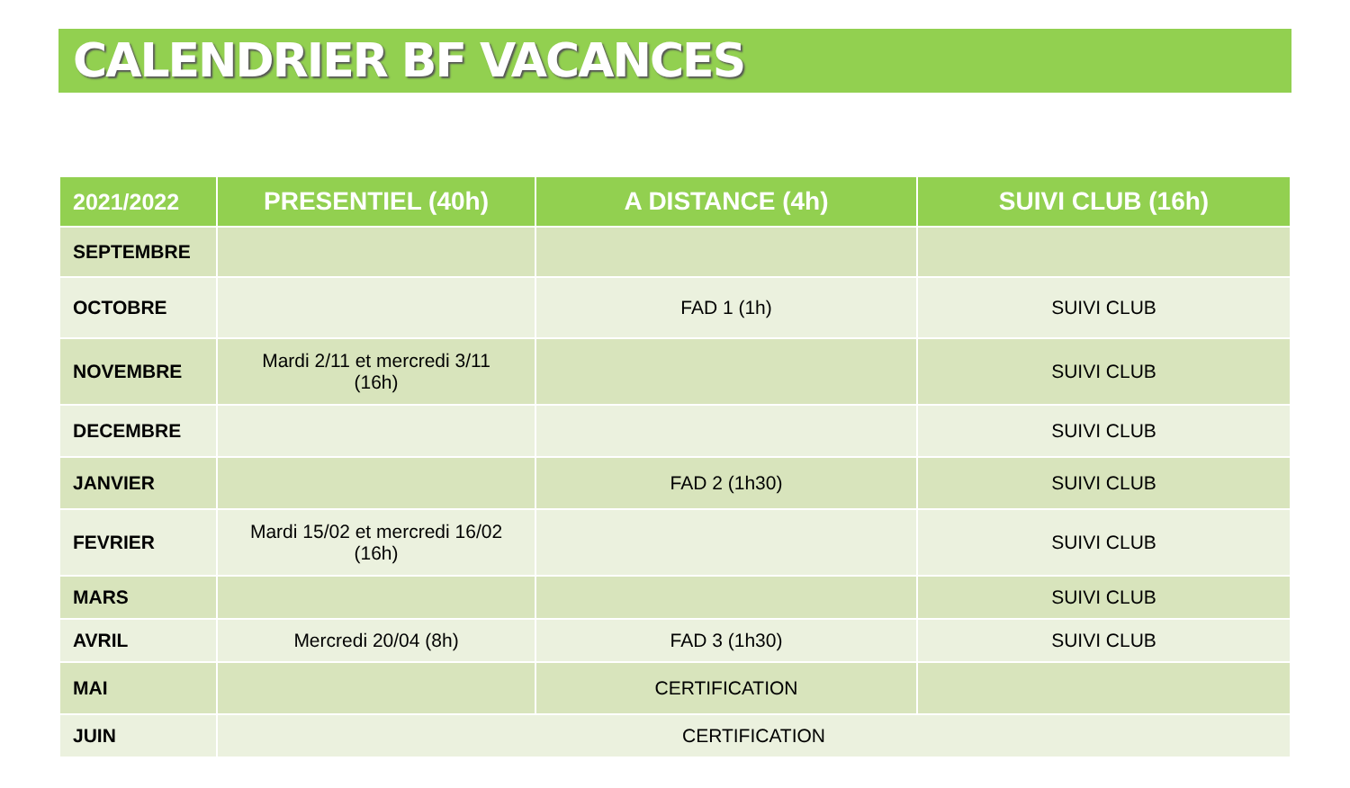CALENDRIER BF VACANCES
| 2021/2022 | PRESENTIEL (40h) | A DISTANCE (4h) | SUIVI CLUB (16h) |
| --- | --- | --- | --- |
| SEPTEMBRE | | | |
| OCTOBRE | | FAD 1 (1h) | SUIVI CLUB |
| NOVEMBRE | Mardi 2/11 et mercredi 3/11 (16h) | | SUIVI CLUB |
| DECEMBRE | | | SUIVI CLUB |
| JANVIER | | FAD 2 (1h30) | SUIVI CLUB |
| FEVRIER | Mardi 15/02 et mercredi 16/02 (16h) | | SUIVI CLUB |
| MARS | | | SUIVI CLUB |
| AVRIL | Mercredi 20/04 (8h) | FAD 3 (1h30) | SUIVI CLUB |
| MAI | | CERTIFICATION | |
| JUIN | CERTIFICATION | | |